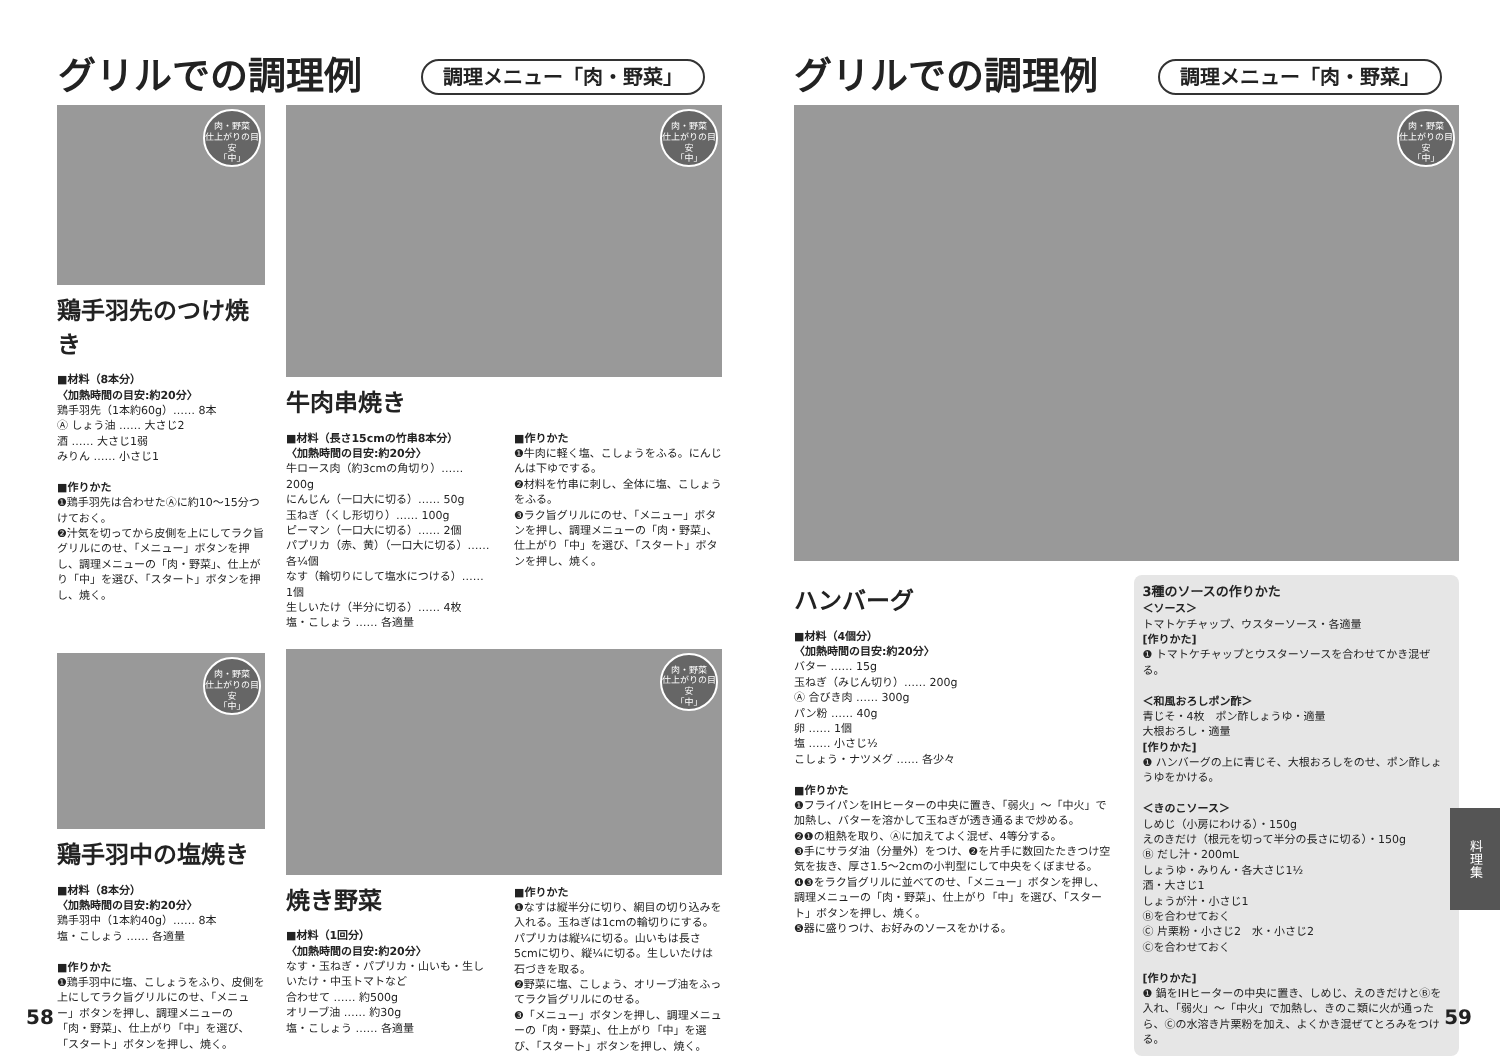グリルでの調理例
調理メニュー「肉・野菜」
肉・野菜
仕上がりの目安
「中」
鶏手羽先のつけ焼き
■材料（8本分）
〈加熱時間の目安:約20分〉
鶏手羽先（1本約60g）…… 8本
Ⓐ しょう油 …… 大さじ2
酒 …… 大さじ1弱
みりん …… 小さじ1
■作りかた
❶鶏手羽先は合わせたⒶに約10〜15分つけておく。
❷汁気を切ってから皮側を上にしてラク旨グリルにのせ、「メニュー」ボタンを押し、調理メニューの「肉・野菜」、仕上がり「中」を選び、「スタート」ボタンを押し、焼く。
肉・野菜
仕上がりの目安
「中」
鶏手羽中の塩焼き
■材料（8本分）
〈加熱時間の目安:約20分〉
鶏手羽中（1本約40g）…… 8本
塩・こしょう …… 各適量
■作りかた
❶鶏手羽中に塩、こしょうをふり、皮側を上にしてラク旨グリルにのせ、「メニュー」ボタンを押し、調理メニューの「肉・野菜」、仕上がり「中」を選び、「スタート」ボタンを押し、焼く。
肉・野菜
仕上がりの目安
「中」
牛肉串焼き
■材料（長さ15cmの竹串8本分）
〈加熱時間の目安:約20分〉
牛ロース肉（約3cmの角切り）…… 200g
にんじん（一口大に切る）…… 50g
玉ねぎ（くし形切り）…… 100g
ピーマン（一口大に切る）…… 2個
パプリカ（赤、黄）（一口大に切る）…… 各¼個
なす（輪切りにして塩水につける）…… 1個
生しいたけ（半分に切る）…… 4枚
塩・こしょう …… 各適量
■作りかた
❶牛肉に軽く塩、こしょうをふる。にんじんは下ゆでする。
❷材料を竹串に刺し、全体に塩、こしょうをふる。
❸ラク旨グリルにのせ、「メニュー」ボタンを押し、調理メニューの「肉・野菜」、仕上がり「中」を選び、「スタート」ボタンを押し、焼く。
肉・野菜
仕上がりの目安
「中」
焼き野菜
■材料（1回分）
〈加熱時間の目安:約20分〉
なす・玉ねぎ・パプリカ・山いも・生しいたけ・中玉トマトなど
合わせて …… 約500g
オリーブ油 …… 約30g
塩・こしょう …… 各適量
■作りかた
❶なすは縦半分に切り、網目の切り込みを入れる。玉ねぎは1cmの輪切りにする。パプリカは縦¼に切る。山いもは長さ5cmに切り、縦¼に切る。生しいたけは石づきを取る。
❷野菜に塩、こしょう、オリーブ油をふってラク旨グリルにのせる。
❸「メニュー」ボタンを押し、調理メニューの「肉・野菜」、仕上がり「中」を選び、「スタート」ボタンを押し、焼く。
58
グリルでの調理例
調理メニュー「肉・野菜」
肉・野菜
仕上がりの目安
「中」
ハンバーグ
■材料（4個分）
〈加熱時間の目安:約20分〉
バター …… 15g
玉ねぎ（みじん切り）…… 200g
Ⓐ 合びき肉 …… 300g
パン粉 …… 40g
卵 …… 1個
塩 …… 小さじ½
こしょう・ナツメグ …… 各少々
■作りかた
❶フライパンをIHヒーターの中央に置き、「弱火」〜「中火」で加熱し、バターを溶かして玉ねぎが透き通るまで炒める。
❷❶の粗熱を取り、Ⓐに加えてよく混ぜ、4等分する。
❸手にサラダ油（分量外）をつけ、❷を片手に数回たたきつけ空気を抜き、厚さ1.5〜2cmの小判型にして中央をくぼませる。
❹❸をラク旨グリルに並べてのせ、「メニュー」ボタンを押し、調理メニューの「肉・野菜」、仕上がり「中」を選び、「スタート」ボタンを押し、焼く。
❺器に盛りつけ、お好みのソースをかける。
3種のソースの作りかた
＜ソース＞
トマトケチャップ、ウスターソース・各適量
[作りかた]
❶ トマトケチャップとウスターソースを合わせてかき混ぜる。
＜和風おろしポン酢＞
青じそ・4枚　ポン酢しょうゆ・適量
大根おろし・適量
[作りかた]
❶ ハンバーグの上に青じそ、大根おろしをのせ、ポン酢しょうゆをかける。
＜きのこソース＞
しめじ（小房にわける）・150g
えのきだけ（根元を切って半分の長さに切る）・150g
Ⓑ だし汁・200mL
しょうゆ・みりん・各大さじ1½
酒・大さじ1
しょうが汁・小さじ1
Ⓑを合わせておく
Ⓒ 片栗粉・小さじ2　水・小さじ2
Ⓒを合わせておく
[作りかた]
❶ 鍋をIHヒーターの中央に置き、しめじ、えのきだけとⒷを入れ、「弱火」〜「中火」で加熱し、きのこ類に火が通ったら、Ⓒの水溶き片栗粉を加え、よくかき混ぜてとろみをつける。
料理集
59